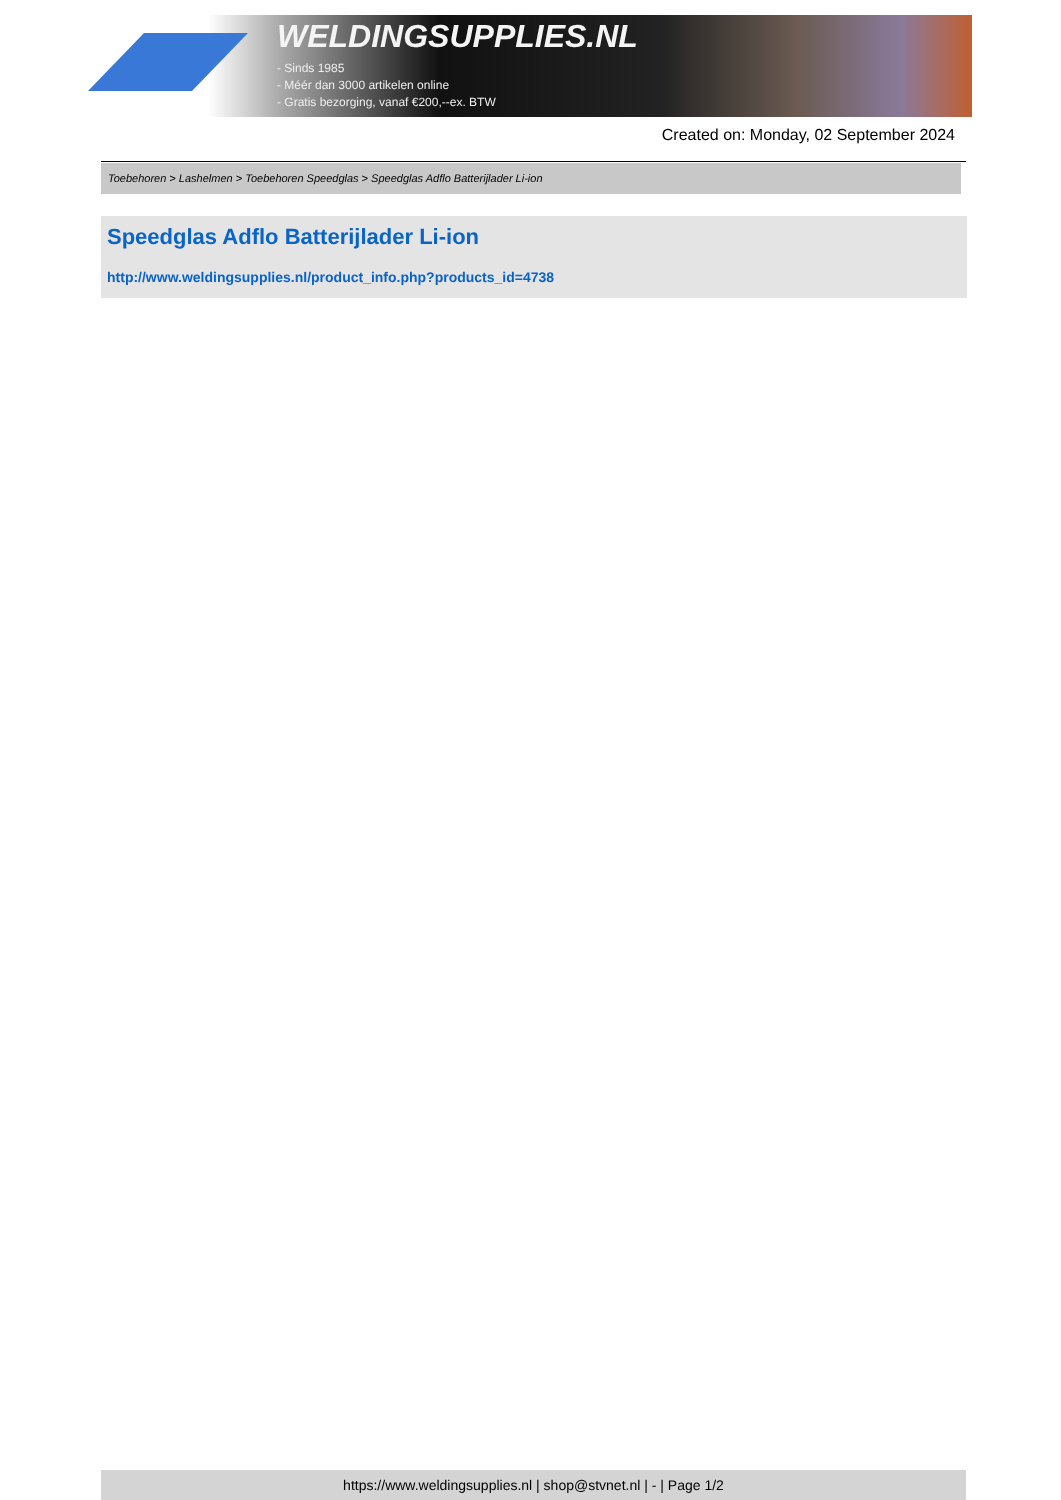WELDINGSUPPLIES.NL
- Sinds 1985
- Méér dan 3000 artikelen online
- Gratis bezorging, vanaf €200,--ex. BTW
Created on: Monday, 02 September 2024
Toebehoren > Lashelmen > Toebehoren Speedglas > Speedglas Adflo Batterijlader Li-ion
Speedglas Adflo Batterijlader Li-ion
http://www.weldingsupplies.nl/product_info.php?products_id=4738
https://www.weldingsupplies.nl | shop@stvnet.nl | - | Page 1/2